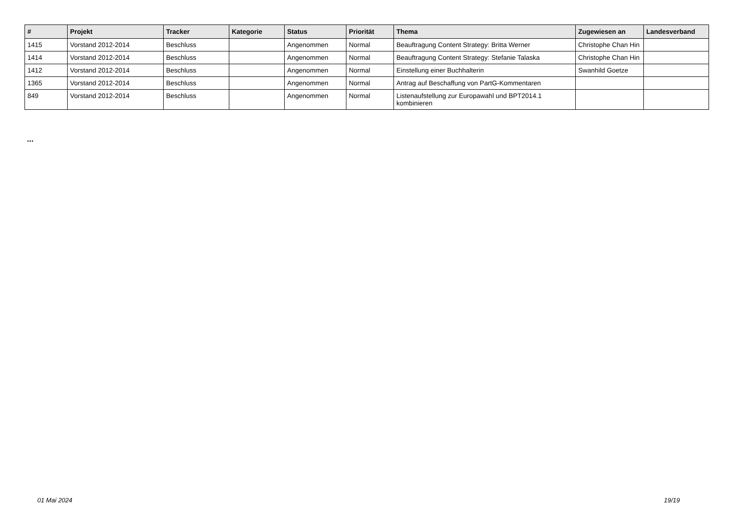| # | Projekt | Tracker | Kategorie | Status | Priorität | Thema | Zugewiesen an | Landesverband |
| --- | --- | --- | --- | --- | --- | --- | --- | --- |
| 1415 | Vorstand 2012-2014 | Beschluss | | Angenommen | Normal | Beauftragung Content Strategy: Britta Werner | Christophe Chan Hin | |
| 1414 | Vorstand 2012-2014 | Beschluss | | Angenommen | Normal | Beauftragung Content Strategy: Stefanie Talaska | Christophe Chan Hin | |
| 1412 | Vorstand 2012-2014 | Beschluss | | Angenommen | Normal | Einstellung einer Buchhalterin | Swanhild Goetze | |
| 1365 | Vorstand 2012-2014 | Beschluss | | Angenommen | Normal | Antrag auf Beschaffung von PartG-Kommentaren | | |
| 849 | Vorstand 2012-2014 | Beschluss | | Angenommen | Normal | Listenaufstellung zur Europawahl und BPT2014.1 kombinieren | | |
...
01 Mai 2024 19/19